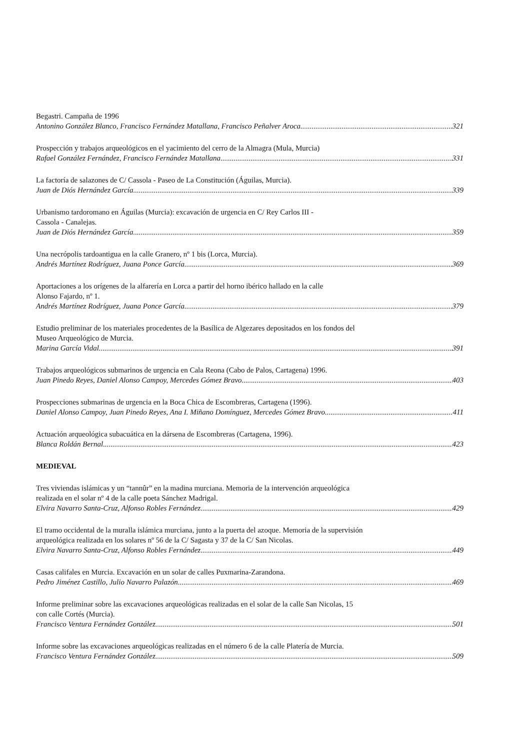Begastri. Campaña de 1996
Antonino González Blanco, Francisco Fernández Matallana, Francisco Peñalver Aroca 321
Prospección y trabajos arqueológicos en el yacimiento del cerro de la Almagra (Mula, Murcia)
Rafael González Fernández, Francisco Fernández Matallana 331
La factoría de salazones de C/ Cassola - Paseo de La Constitución (Águilas, Murcia).
Juan de Diós Hernández García 339
Urbanismo tardoromano en Águilas (Murcia): excavación de urgencia en C/ Rey Carlos III -
Cassola - Canalejas.
Juan de Diós Hernández García 359
Una necrópolis tardoantigua en la calle Granero, nº 1 bis (Lorca, Murcia).
Andrés Martínez Rodríguez, Juana Ponce García 369
Aportaciones a los orígenes de la alfarería en Lorca a partir del horno ibérico hallado en la calle
Alonso Fajardo, nº 1.
Andrés Martínez Rodríguez, Juana Ponce García 379
Estudio preliminar de los materiales procedentes de la Basílica de Algezares depositados en los fondos del
Museo Arqueológico de Murcia.
Marina García Vidal 391
Trabajos arqueológicos submarinos de urgencia en Cala Reona (Cabo de Palos, Cartagena) 1996.
Juan Pinedo Reyes, Daniel Alonso Campoy, Mercedes Gómez Bravo 403
Prospecciones submarinas de urgencia en la Boca Chica de Escombreras, Cartagena (1996).
Daniel Alonso Campoy, Juan Pinedo Reyes, Ana I. Miñano Domínguez, Mercedes Gómez Bravo 411
Actuación arqueológica subacuática en la dársena de Escombreras (Cartagena, 1996).
Blanca Roldán Bernal 423
MEDIEVAL
Tres viviendas islámicas y un “tannûr” en la madina murciana. Memoria de la intervención arqueológica
realizada en el solar nº 4 de la calle poeta Sánchez Madrigal.
Elvira Navarro Santa-Cruz, Alfonso Robles Fernández 429
El tramo occidental de la muralla islámica murciana, junto a la puerta del azoque. Memoria de la supervisión
arqueológica realizada en los solares nº 56 de la C/ Sagasta y 37 de la C/ San Nicolas.
Elvira Navarro Santa-Cruz, Alfonso Robles Fernández 449
Casas califales en Murcia. Excavación en un solar de calles Puxmarina-Zarandona.
Pedro Jiménez Castillo, Julio Navarro Palazón 469
Informe preliminar sobre las excavaciones arqueológicas realizadas en el solar de la calle San Nicolas, 15
con calle Cortés (Murcia).
Francisco Ventura Fernández González 501
Informe sobre las excavaciones arqueológicas realizadas en el número 6 de la calle Platería de Murcia.
Francisco Ventura Fernández González 509